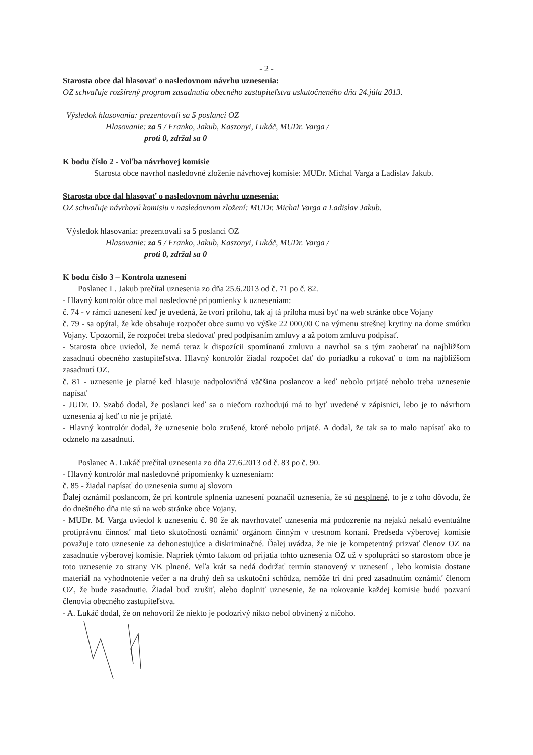- 2 -
Starosta obce dal hlasovať o nasledovnom návrhu uznesenia:
OZ schvaľuje rozšírený program zasadnutia obecného zastupiteľstva uskutočneného dňa 24.júla 2013.
Výsledok hlasovania: prezentovali sa 5 poslanci OZ
Hlasovanie: za 5 / Franko, Jakub, Kaszonyi, Lukáč, MUDr. Varga /
proti 0, zdržal sa 0
K bodu číslo 2 - Voľba návrhovej komisie
Starosta obce navrhol nasledovné zloženie návrhovej komisie: MUDr. Michal Varga a Ladislav Jakub.
Starosta obce dal hlasovať o nasledovnom návrhu uznesenia:
OZ schvaľuje návrhovú komisiu v nasledovnom zložení: MUDr. Michal Varga a Ladislav Jakub.
Výsledok hlasovania: prezentovali sa 5 poslanci OZ
Hlasovanie: za 5 / Franko, Jakub, Kaszonyi, Lukáč, MUDr. Varga /
proti 0, zdržal sa 0
K bodu číslo 3 – Kontrola uznesení
Poslanec L. Jakub prečítal uznesenia zo dňa 25.6.2013 od č. 71 po č. 82.
- Hlavný kontrolór obce mal nasledovné pripomienky k uzneseniam:
č. 74 - v rámci uznesení keď je uvedená, že tvorí prílohu, tak aj tá príloha musí byť na web stránke obce Vojany
č. 79 - sa opýtal, že kde obsahuje rozpočet obce sumu vo výške 22 000,00 € na výmenu strešnej krytiny na dome smútku Vojany. Upozornil, že rozpočet treba sledovať pred podpísaním zmluvy a až potom zmluvu podpísať.
- Starosta obce uviedol, že nemá teraz k dispozícii spomínanú zmluvu a navrhol sa s tým zaoberať na najbližšom zasadnutí obecného zastupiteľstva. Hlavný kontrolór žiadal rozpočet dať do poriadku a rokovať o tom na najbližšom zasadnutí OZ.
č. 81 - uznesenie je platné keď hlasuje nadpolovičná väčšina poslancov a keď nebolo prijaté nebolo treba uznesenie napísať
- JUDr. D. Szabó dodal, že poslanci keď sa o niečom rozhodujú má to byť uvedené v zápisnici, lebo je to návrhom uznesenia aj keď to nie je prijaté.
- Hlavný kontrolór dodal, že uznesenie bolo zrušené, ktoré nebolo prijaté. A dodal, že tak sa to malo napísať ako to odznelo na zasadnutí.
Poslanec A. Lukáč prečítal uznesenia zo dňa 27.6.2013 od č. 83 po č. 90.
- Hlavný kontrolór mal nasledovné pripomienky k uzneseniam:
č. 85 - žiadal napísať do uznesenia sumu aj slovom
Ďalej oznámil poslancom, že pri kontrole splnenia uznesení poznačil uznesenia, že sú nesplnené, to je z toho dôvodu, že do dnešného dňa nie sú na web stránke obce Vojany.
- MUDr. M. Varga uviedol k uzneseniu č. 90 že ak navrhovateľ uznesenia má podozrenie na nejakú nekalú eventuálne protiprávnu činnosť mal tieto skutočnosti oznámiť orgánom činným v trestnom konaní. Predseda výberovej komisie považuje toto uznesenie za dehonestujúce a diskriminačné. Ďalej uvádza, že nie je kompetentný prizvať členov OZ na zasadnutie výberovej komisie. Napriek týmto faktom od prijatia tohto uznesenia OZ už v spolupráci so starostom obce je toto uznesenie zo strany VK plnené. Veľa krát sa nedá dodržať termín stanovený v uznesení , lebo komisia dostane materiál na vyhodnotenie večer a na druhý deň sa uskutoční schôdza, nemôže tri dni pred zasadnutím oznámiť členom OZ, že bude zasadnutie. Žiadal buď zrušiť, alebo doplniť uznesenie, že na rokovanie každej komisie budú pozvaní členovia obecného zastupiteľstva.
- A. Lukáč dodal, že on nehovoril že niekto je podozrivý nikto nebol obvinený z ničoho.